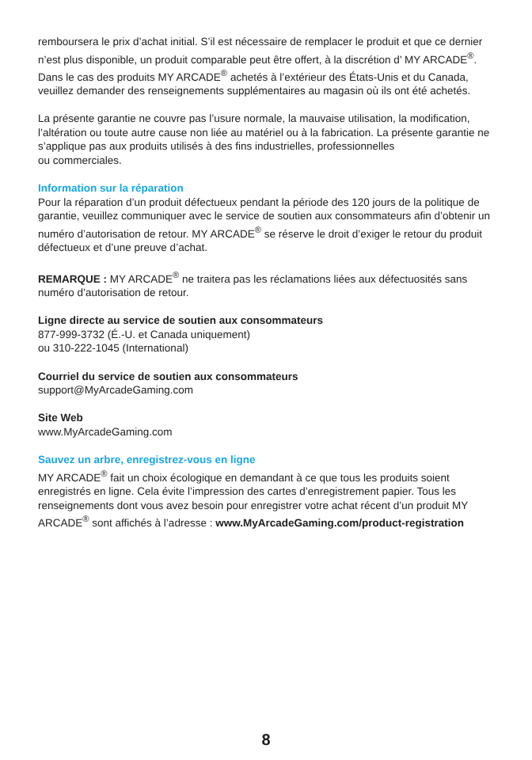remboursera le prix d’achat initial. S’il est nécessaire de remplacer le produit et que ce dernier n’est plus disponible, un produit comparable peut être offert, à la discrétion d’ MY ARCADE<sup>®</sup>. Dans le cas des produits MY ARCADE<sup>®</sup> achetés à l’extérieur des États-Unis et du Canada, veuillez demander des renseignements supplémentaires au magasin où ils ont été achetés.
La présente garantie ne couvre pas l’usure normale, la mauvaise utilisation, la modification, l’altération ou toute autre cause non liée au matériel ou à la fabrication. La présente garantie ne s’applique pas aux produits utilisés à des fins industrielles, professionnelles
ou commerciales.
Information sur la réparation
Pour la réparation d’un produit défectueux pendant la période des 120 jours de la politique de garantie, veuillez communiquer avec le service de soutien aux consommateurs afin d’obtenir un numéro d’autorisation de retour. MY ARCADE<sup>®</sup> se réserve le droit d’exiger le retour du produit défectueux et d’une preuve d’achat.
REMARQUE : MY ARCADE<sup>®</sup> ne traitera pas les réclamations liées aux défectuosités sans numéro d’autorisation de retour.
Ligne directe au service de soutien aux consommateurs
877-999-3732 (É.-U. et Canada uniquement)
ou 310-222-1045 (International)
Courriel du service de soutien aux consommateurs
support@MyArcadeGaming.com
Site Web
www.MyArcadeGaming.com
Sauvez un arbre, enregistrez-vous en ligne
MY ARCADE<sup>®</sup> fait un choix écologique en demandant à ce que tous les produits soient enregistrés en ligne. Cela évite l’impression des cartes d’enregistrement papier. Tous les renseignements dont vous avez besoin pour enregistrer votre achat récent d’un produit MY ARCADE<sup>®</sup> sont affichés à l’adresse : www.MyArcadeGaming.com/product-registration
8